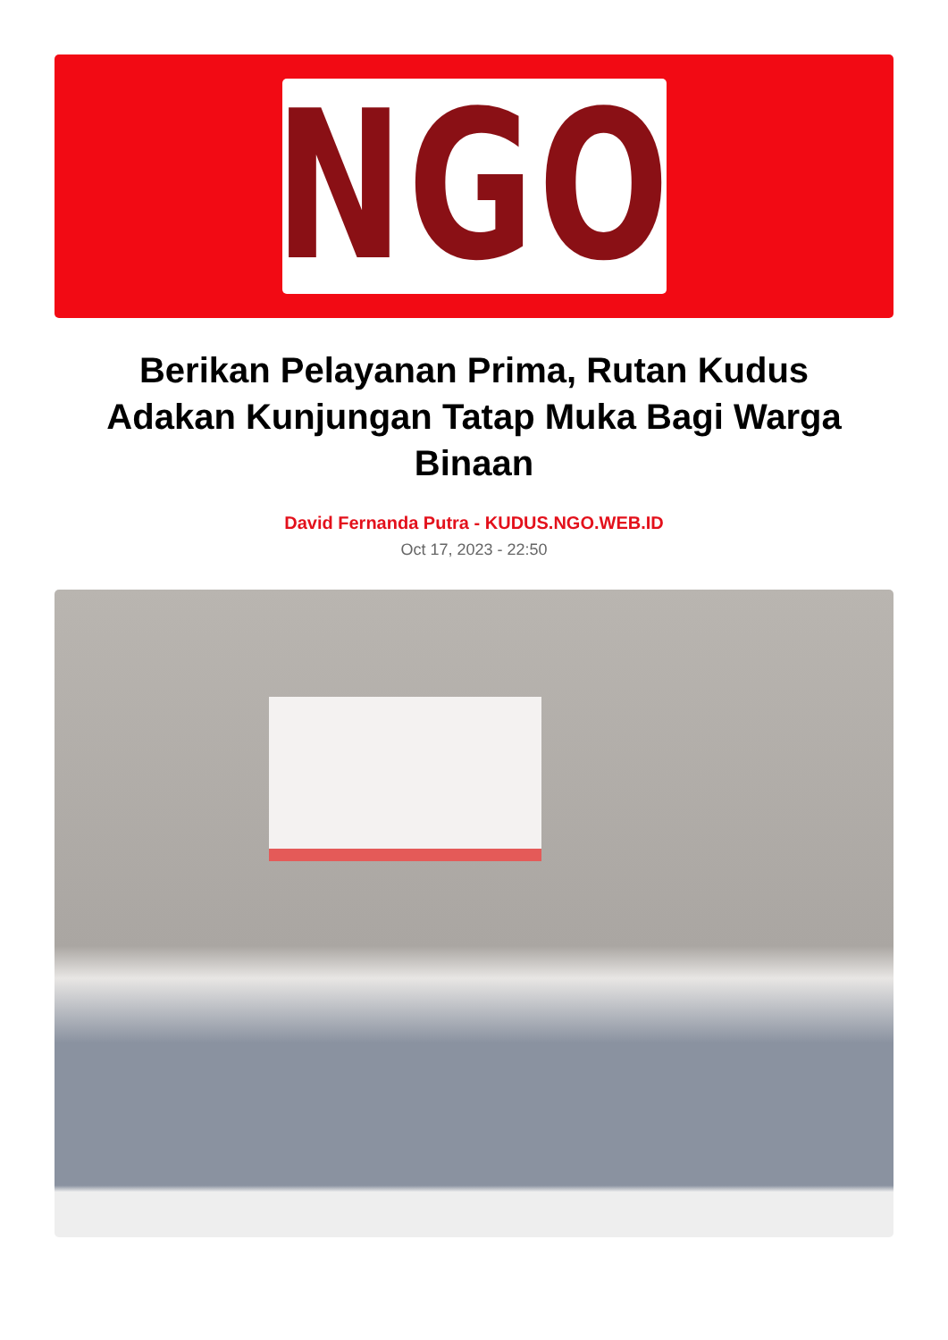NGO
Berikan Pelayanan Prima, Rutan Kudus Adakan Kunjungan Tatap Muka Bagi Warga Binaan
David Fernanda Putra - KUDUS.NGO.WEB.ID
Oct 17, 2023 - 22:50